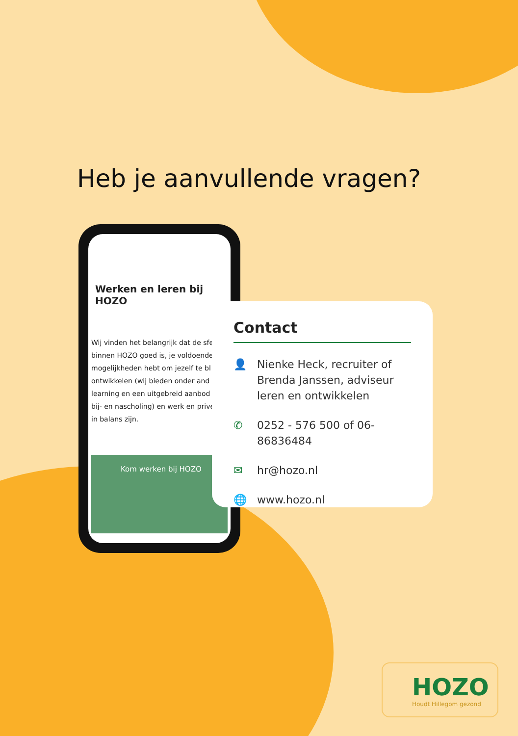Heb je aanvullende vragen?
Werken en leren bij HOZO
Wij vinden het belangrijk dat de sfe
binnen HOZO goed is, je voldoende
mogelijkheden hebt om jezelf te bl
ontwikkelen (wij bieden onder and
learning en een uitgebreid aanbod
bij- en nascholing) en werk en prive
in balans zijn.
Kom werken bij HOZO
Contact
👤 Nienke Heck, recruiter of Brenda Janssen, adviseur leren en ontwikkelen
✆ 0252 - 576 500 of 06-86836484
✉ hr@hozo.nl
🌐 www.hozo.nl
HOZO
Houdt Hillegom gezond